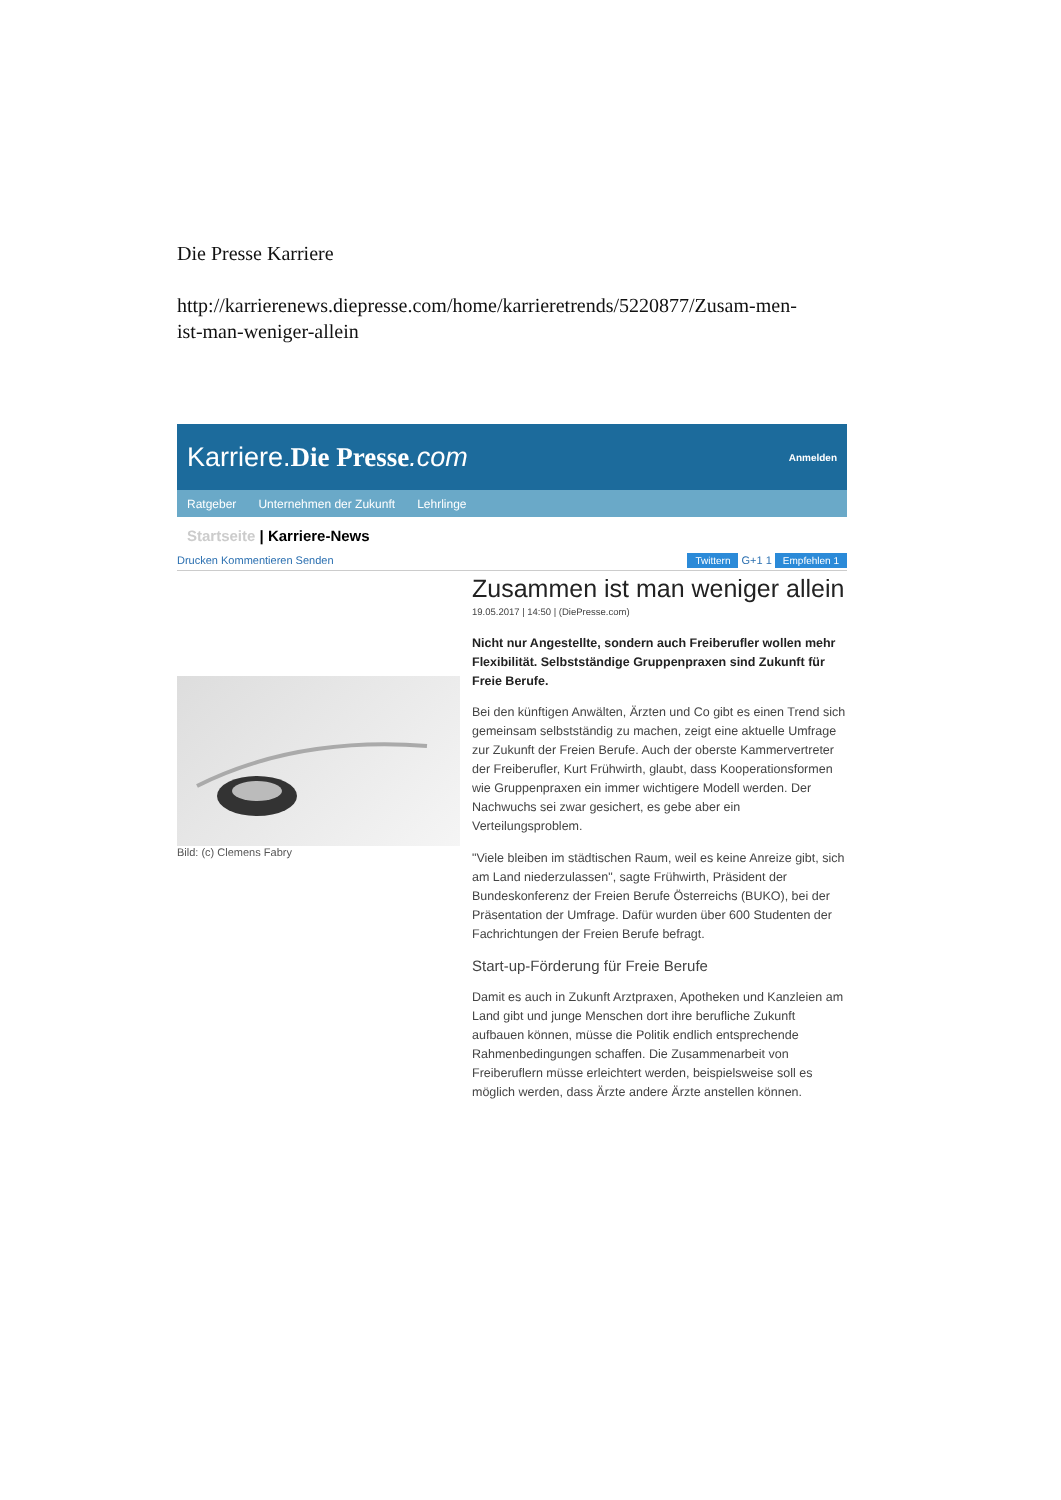Die Presse Karriere
http://karrierenews.diepresse.com/home/karrieretrends/5220877/Zusam-men-ist-man-weniger-allein
Karriere.Die Presse.com
Anmelden
Ratgeber Unternehmen der Zukunft Lehrlinge
Startseite | Karriere-News
Drucken Kommentieren Senden Twittern G+1 1 Empfehlen 1
Bild: (c) Clemens Fabry
Zusammen ist man weniger allein
19.05.2017 | 14:50 | (DiePresse.com)
Nicht nur Angestellte, sondern auch Freiberufler wollen mehr Flexibilität. Selbstständige Gruppenpraxen sind Zukunft für Freie Berufe.
Bei den künftigen Anwälten, Ärzten und Co gibt es einen Trend sich gemeinsam selbstständig zu machen, zeigt eine aktuelle Umfrage zur Zukunft der Freien Berufe. Auch der oberste Kammervertreter der Freiberufler, Kurt Frühwirth, glaubt, dass Kooperationsformen wie Gruppenpraxen ein immer wichtigere Modell werden. Der Nachwuchs sei zwar gesichert, es gebe aber ein Verteilungsproblem.
"Viele bleiben im städtischen Raum, weil es keine Anreize gibt, sich am Land niederzulassen", sagte Frühwirth, Präsident der Bundeskonferenz der Freien Berufe Österreichs (BUKO), bei der Präsentation der Umfrage. Dafür wurden über 600 Studenten der Fachrichtungen der Freien Berufe befragt.
Start-up-Förderung für Freie Berufe
Damit es auch in Zukunft Arztpraxen, Apotheken und Kanzleien am Land gibt und junge Menschen dort ihre berufliche Zukunft aufbauen können, müsse die Politik endlich entsprechende Rahmenbedingungen schaffen. Die Zusammenarbeit von Freiberuflern müsse erleichtert werden, beispielsweise soll es möglich werden, dass Ärzte andere Ärzte anstellen können.